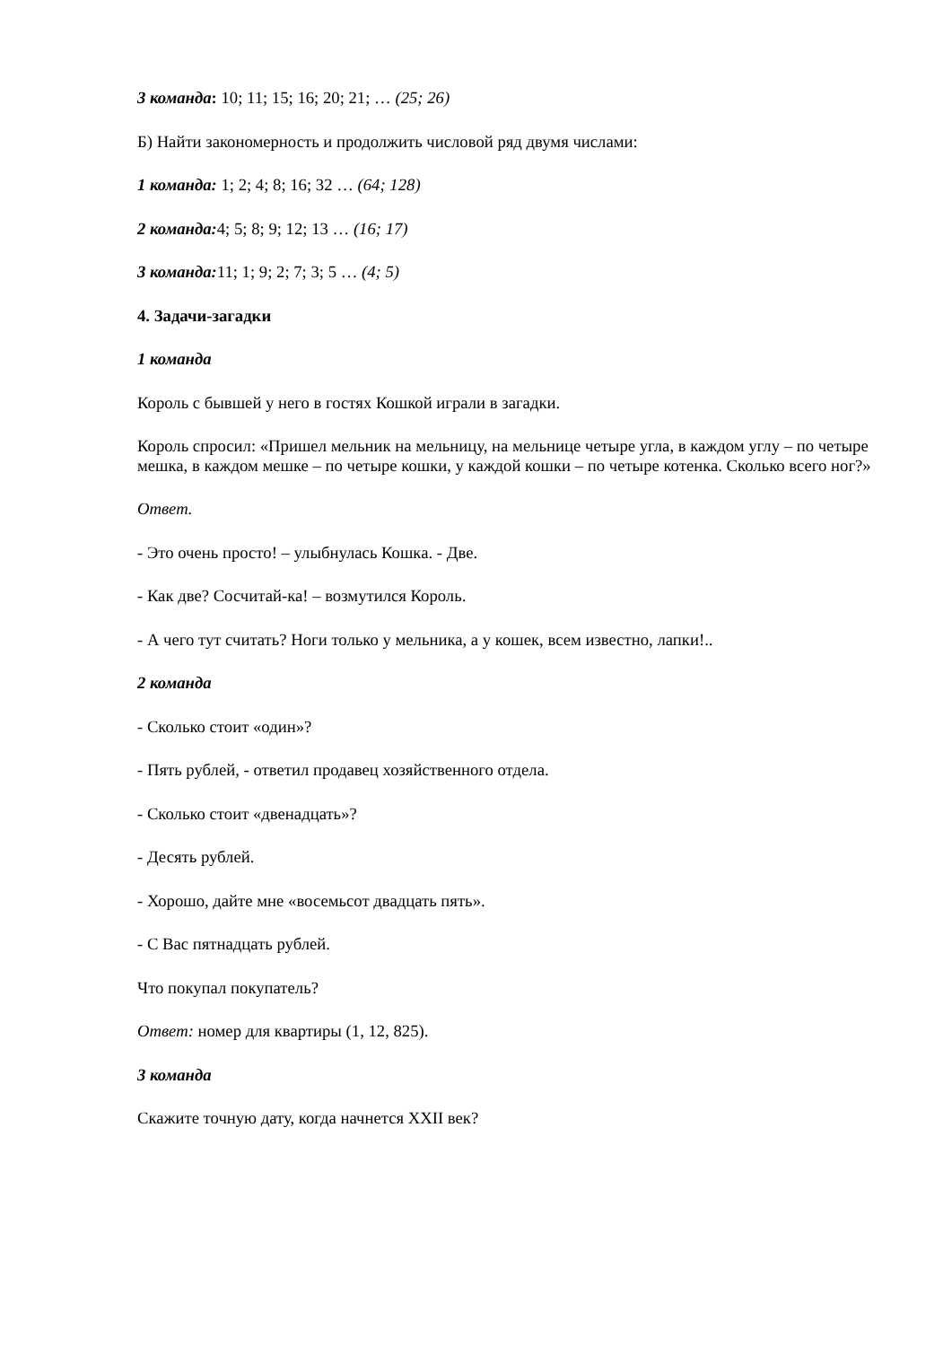3 команда: 10; 11; 15; 16; 20; 21; … (25; 26)
Б) Найти закономерность и продолжить числовой ряд двумя числами:
1 команда: 1; 2; 4; 8; 16; 32 … (64; 128)
2 команда: 4; 5; 8; 9; 12; 13 … (16; 17)
3 команда: 11; 1; 9; 2; 7; 3; 5 … (4; 5)
4. Задачи-загадки
1 команда
Король с бывшей у него в гостях Кошкой играли в загадки.
Король спросил: «Пришел мельник на мельницу, на мельнице четыре угла, в каждом углу – по четыре мешка, в каждом мешке – по четыре кошки, у каждой кошки – по четыре котенка. Сколько всего ног?»
Ответ.
- Это очень просто! – улыбнулась Кошка. - Две.
- Как две? Сосчитай-ка! – возмутился Король.
- А чего тут считать? Ноги только у мельника, а у кошек, всем известно, лапки!..
2 команда
- Сколько стоит «один»?
- Пять рублей, - ответил продавец хозяйственного отдела.
- Сколько стоит «двенадцать»?
- Десять рублей.
- Хорошо, дайте мне «восемьсот двадцать пять».
- С Вас пятнадцать рублей.
Что покупал покупатель?
Ответ: номер для квартиры (1, 12, 825).
3 команда
Скажите точную дату, когда начнется XXII век?